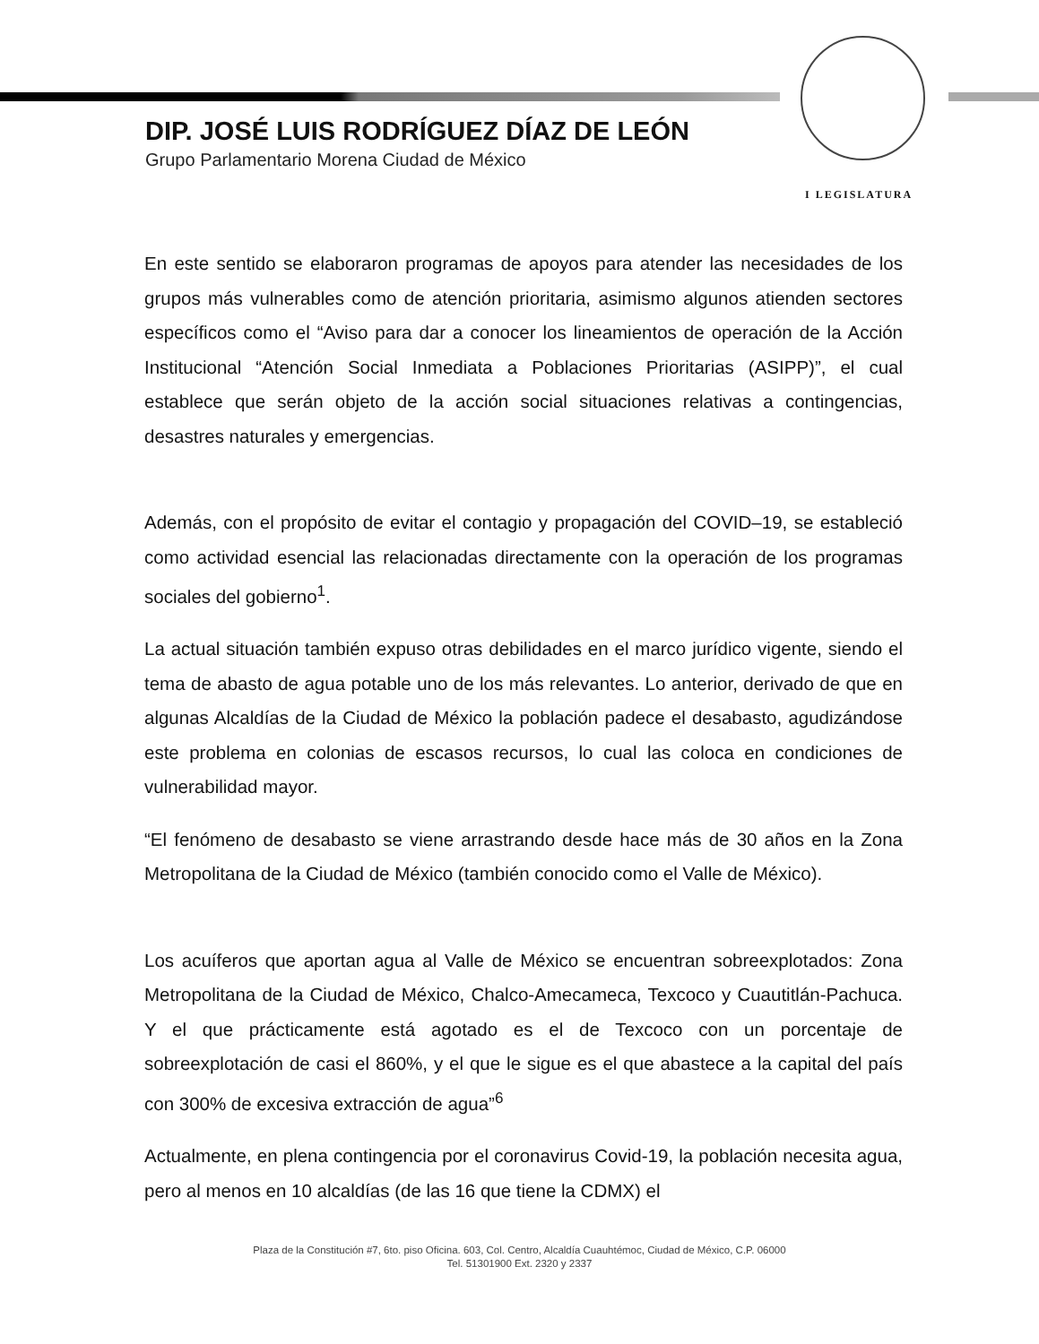I LEGISLATURA
DIP. JOSÉ LUIS RODRÍGUEZ DÍAZ DE LEÓN
Grupo Parlamentario Morena Ciudad de México
En este sentido se elaboraron programas de apoyos para atender las necesidades de los grupos más vulnerables como de atención prioritaria, asimismo algunos atienden sectores específicos como el “Aviso para dar a conocer los lineamientos de operación de la Acción Institucional “Atención Social Inmediata a Poblaciones Prioritarias (ASIPP)”, el cual establece que serán objeto de la acción social situaciones relativas a contingencias, desastres naturales y emergencias.
Además, con el propósito de evitar el contagio y propagación del COVID–19, se estableció como actividad esencial las relacionadas directamente con la operación de los programas sociales del gobierno<sup>1</sup>.
La actual situación también expuso otras debilidades en el marco jurídico vigente, siendo el tema de abasto de agua potable uno de los más relevantes. Lo anterior, derivado de que en algunas Alcaldías de la Ciudad de México la población padece el desabasto, agudizándose este problema en colonias de escasos recursos, lo cual las coloca en condiciones de vulnerabilidad mayor.
“El fenómeno de desabasto se viene arrastrando desde hace más de 30 años en la Zona Metropolitana de la Ciudad de México (también conocido como el Valle de México).
Los acuíferos que aportan agua al Valle de México se encuentran sobreexplotados: Zona Metropolitana de la Ciudad de México, Chalco-Amecameca, Texcoco y Cuautitlán-Pachuca. Y el que prácticamente está agotado es el de Texcoco con un porcentaje de sobreexplotación de casi el 860%, y el que le sigue es el que abastece a la capital del país con 300% de excesiva extracción de agua”<sup>6</sup>
Actualmente, en plena contingencia por el coronavirus Covid-19, la población necesita agua, pero al menos en 10 alcaldías (de las 16 que tiene la CDMX) el
Plaza de la Constitución #7, 6to. piso Oficina. 603, Col. Centro, Alcaldía Cuauhtémoc, Ciudad de México, C.P. 06000
Tel. 51301900 Ext. 2320 y 2337